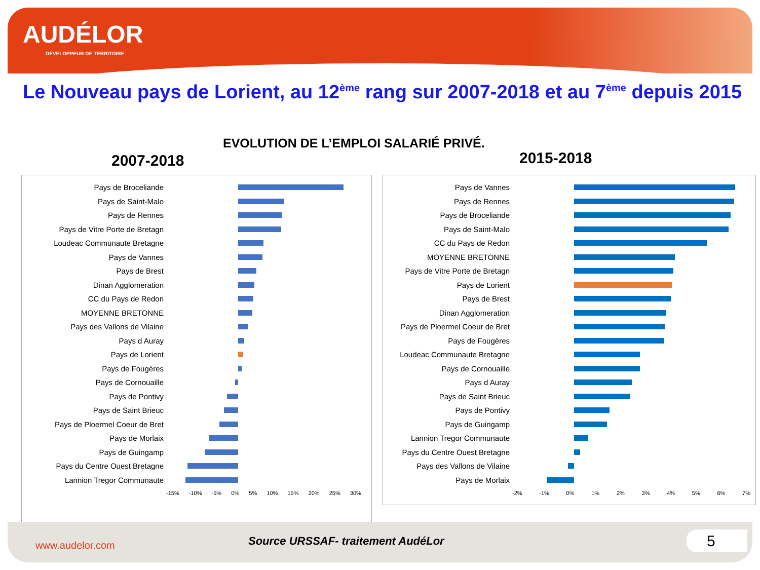AUDÉLOR
DÉVELOPPEUR DE TERRITOIRE
Le Nouveau pays de Lorient, au 12<sup>ème</sup> rang sur 2007-2018 et au 7<sup>ème</sup> depuis 2015
EVOLUTION DE L’EMPLOI SALARIÉ PRIVÉ.
2007-2018 2015-2018
Pays de Broceliande
Pays de Saint-Malo
Pays de Rennes
Pays de Vitre Porte de Bretagn
Loudeac Communaute Bretagne
Pays de Vannes
Pays de Brest
Dinan Agglomeration
CC du Pays de Redon
MOYENNE BRETONNE
Pays des Vallons de Vilaine
Pays d Auray
Pays de Lorient
Pays de Fougères
Pays de Cornouaille
Pays de Pontivy
Pays de Saint Brieuc
Pays de Ploermel Coeur de Bret
Pays de Morlaix
Pays de Guingamp
Pays du Centre Ouest Bretagne
Lannion Tregor Communaute
-15% -10% -5% 0% 5% 10% 15% 20% 25% 30%
Pays de Vannes
Pays de Rennes
Pays de Broceliande
Pays de Saint-Malo
CC du Pays de Redon
MOYENNE BRETONNE
Pays de Vitre Porte de Bretagn
Pays de Lorient
Pays de Brest
Dinan Agglomeration
Pays de Ploermel Coeur de Bret
Pays de Fougères
Loudeac Communaute Bretagne
Pays de Cornouaille
Pays d Auray
Pays de Saint Brieuc
Pays de Pontivy
Pays de Guingamp
Lannion Tregor Communaute
Pays du Centre Ouest Bretagne
Pays des Vallons de Vilaine
Pays de Morlaix
-2% -1% 0% 1% 2% 3% 4% 5% 6% 7%
www.audelor.com
Source URSSAF- traitement AudéLor
5